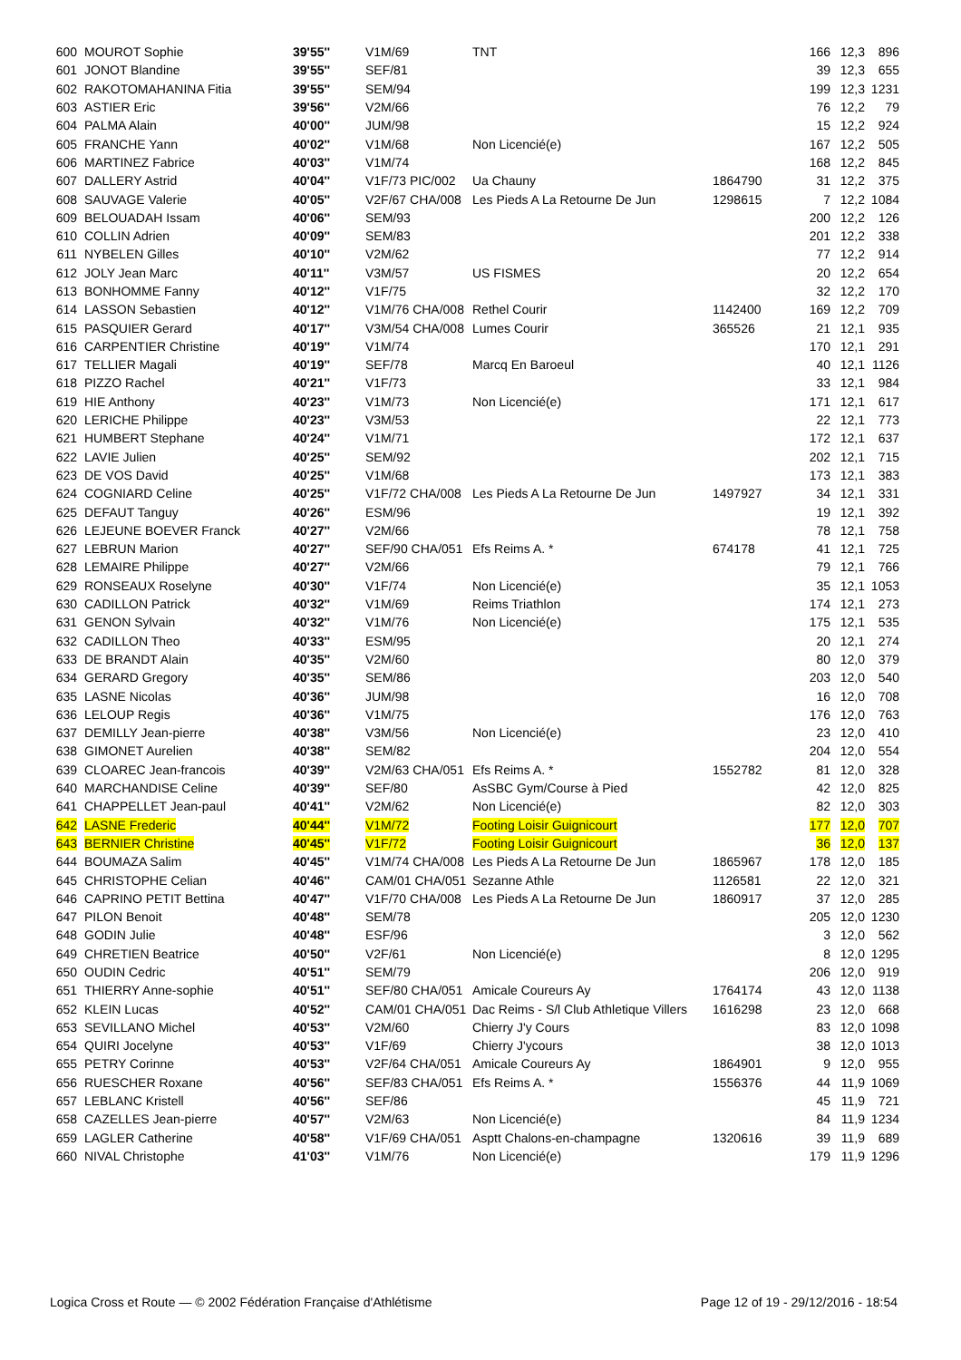| 600 | MOUROT Sophie | 39'55'' | V1M/69 | TNT | | 166 | 12,3 | 896 |
| 601 | JONOT Blandine | 39'55'' | SEF/81 | | | 39 | 12,3 | 655 |
| 602 | RAKOTOMAHANINA Fitia | 39'55'' | SEM/94 | | | 199 | 12,3 | 1231 |
| 603 | ASTIER Eric | 39'56'' | V2M/66 | | | 76 | 12,2 | 79 |
| 604 | PALMA Alain | 40'00'' | JUM/98 | | | 15 | 12,2 | 924 |
| 605 | FRANCHE Yann | 40'02'' | V1M/68 | Non Licencié(e) | | 167 | 12,2 | 505 |
| 606 | MARTINEZ Fabrice | 40'03'' | V1M/74 | | | 168 | 12,2 | 845 |
| 607 | DALLERY Astrid | 40'04'' | V1F/73 PIC/002 | Ua Chauny | 1864790 | 31 | 12,2 | 375 |
| 608 | SAUVAGE Valerie | 40'05'' | V2F/67 CHA/008 | Les Pieds A La Retourne De Jun | 1298615 | 7 | 12,2 | 1084 |
| 609 | BELOUADAH Issam | 40'06'' | SEM/93 | | | 200 | 12,2 | 126 |
| 610 | COLLIN Adrien | 40'09'' | SEM/83 | | | 201 | 12,2 | 338 |
| 611 | NYBELEN Gilles | 40'10'' | V2M/62 | | | 77 | 12,2 | 914 |
| 612 | JOLY Jean Marc | 40'11'' | V3M/57 | US FISMES | | 20 | 12,2 | 654 |
| 613 | BONHOMME Fanny | 40'12'' | V1F/75 | | | 32 | 12,2 | 170 |
| 614 | LASSON Sebastien | 40'12'' | V1M/76 CHA/008 | Rethel Courir | 1142400 | 169 | 12,2 | 709 |
| 615 | PASQUIER Gerard | 40'17'' | V3M/54 CHA/008 | Lumes Courir | 365526 | 21 | 12,1 | 935 |
| 616 | CARPENTIER Christine | 40'19'' | V1M/74 | | | 170 | 12,1 | 291 |
| 617 | TELLIER Magali | 40'19'' | SEF/78 | Marcq En Baroeul | | 40 | 12,1 | 1126 |
| 618 | PIZZO Rachel | 40'21'' | V1F/73 | | | 33 | 12,1 | 984 |
| 619 | HIE Anthony | 40'23'' | V1M/73 | Non Licencié(e) | | 171 | 12,1 | 617 |
| 620 | LERICHE Philippe | 40'23'' | V3M/53 | | | 22 | 12,1 | 773 |
| 621 | HUMBERT Stephane | 40'24'' | V1M/71 | | | 172 | 12,1 | 637 |
| 622 | LAVIE Julien | 40'25'' | SEM/92 | | | 202 | 12,1 | 715 |
| 623 | DE VOS David | 40'25'' | V1M/68 | | | 173 | 12,1 | 383 |
| 624 | COGNIARD Celine | 40'25'' | V1F/72 CHA/008 | Les Pieds A La Retourne De Jun | 1497927 | 34 | 12,1 | 331 |
| 625 | DEFAUT Tanguy | 40'26'' | ESM/96 | | | 19 | 12,1 | 392 |
| 626 | LEJEUNE BOEVER Franck | 40'27'' | V2M/66 | | | 78 | 12,1 | 758 |
| 627 | LEBRUN Marion | 40'27'' | SEF/90 CHA/051 | Efs Reims A. * | 674178 | 41 | 12,1 | 725 |
| 628 | LEMAIRE Philippe | 40'27'' | V2M/66 | | | 79 | 12,1 | 766 |
| 629 | RONSEAUX Roselyne | 40'30'' | V1F/74 | Non Licencié(e) | | 35 | 12,1 | 1053 |
| 630 | CADILLON Patrick | 40'32'' | V1M/69 | Reims Triathlon | | 174 | 12,1 | 273 |
| 631 | GENON Sylvain | 40'32'' | V1M/76 | Non Licencié(e) | | 175 | 12,1 | 535 |
| 632 | CADILLON Theo | 40'33'' | ESM/95 | | | 20 | 12,1 | 274 |
| 633 | DE BRANDT Alain | 40'35'' | V2M/60 | | | 80 | 12,0 | 379 |
| 634 | GERARD Gregory | 40'35'' | SEM/86 | | | 203 | 12,0 | 540 |
| 635 | LASNE Nicolas | 40'36'' | JUM/98 | | | 16 | 12,0 | 708 |
| 636 | LELOUP Regis | 40'36'' | V1M/75 | | | 176 | 12,0 | 763 |
| 637 | DEMILLY Jean-pierre | 40'38'' | V3M/56 | Non Licencié(e) | | 23 | 12,0 | 410 |
| 638 | GIMONET Aurelien | 40'38'' | SEM/82 | | | 204 | 12,0 | 554 |
| 639 | CLOAREC Jean-francois | 40'39'' | V2M/63 CHA/051 | Efs Reims A. * | 1552782 | 81 | 12,0 | 328 |
| 640 | MARCHANDISE Celine | 40'39'' | SEF/80 | AsSBC Gym/Course à Pied | | 42 | 12,0 | 825 |
| 641 | CHAPPELLET Jean-paul | 40'41'' | V2M/62 | Non Licencié(e) | | 82 | 12,0 | 303 |
| 642 | LASNE Frederic | 40'44'' | V1M/72 | Footing Loisir Guignicourt | | 177 | 12,0 | 707 |
| 643 | BERNIER Christine | 40'45'' | V1F/72 | Footing Loisir Guignicourt | | 36 | 12,0 | 137 |
| 644 | BOUMAZA Salim | 40'45'' | V1M/74 CHA/008 | Les Pieds A La Retourne De Jun | 1865967 | 178 | 12,0 | 185 |
| 645 | CHRISTOPHE Celian | 40'46'' | CAM/01 CHA/051 | Sezanne Athle | 1126581 | 22 | 12,0 | 321 |
| 646 | CAPRINO PETIT Bettina | 40'47'' | V1F/70 CHA/008 | Les Pieds A La Retourne De Jun | 1860917 | 37 | 12,0 | 285 |
| 647 | PILON Benoit | 40'48'' | SEM/78 | | | 205 | 12,0 | 1230 |
| 648 | GODIN Julie | 40'48'' | ESF/96 | | | 3 | 12,0 | 562 |
| 649 | CHRETIEN Beatrice | 40'50'' | V2F/61 | Non Licencié(e) | | 8 | 12,0 | 1295 |
| 650 | OUDIN Cedric | 40'51'' | SEM/79 | | | 206 | 12,0 | 919 |
| 651 | THIERRY Anne-sophie | 40'51'' | SEF/80 CHA/051 | Amicale Coureurs Ay | 1764174 | 43 | 12,0 | 1138 |
| 652 | KLEIN Lucas | 40'52'' | CAM/01 CHA/051 | Dac Reims - S/l Club Athletique Villers | 1616298 | 23 | 12,0 | 668 |
| 653 | SEVILLANO Michel | 40'53'' | V2M/60 | Chierry J'y Cours | | 83 | 12,0 | 1098 |
| 654 | QUIRI Jocelyne | 40'53'' | V1F/69 | Chierry J'ycours | | 38 | 12,0 | 1013 |
| 655 | PETRY Corinne | 40'53'' | V2F/64 CHA/051 | Amicale Coureurs Ay | 1864901 | 9 | 12,0 | 955 |
| 656 | RUESCHER Roxane | 40'56'' | SEF/83 CHA/051 | Efs Reims A. * | 1556376 | 44 | 11,9 | 1069 |
| 657 | LEBLANC Kristell | 40'56'' | SEF/86 | | | 45 | 11,9 | 721 |
| 658 | CAZELLES Jean-pierre | 40'57'' | V2M/63 | Non Licencié(e) | | 84 | 11,9 | 1234 |
| 659 | LAGLER Catherine | 40'58'' | V1F/69 CHA/051 | Asptt Chalons-en-champagne | 1320616 | 39 | 11,9 | 689 |
| 660 | NIVAL Christophe | 41'03'' | V1M/76 | Non Licencié(e) | | 179 | 11,9 | 1296 |
Logica Cross et Route — © 2002 Fédération Française d'Athlétisme Page 12 of 19 - 29/12/2016 - 18:54